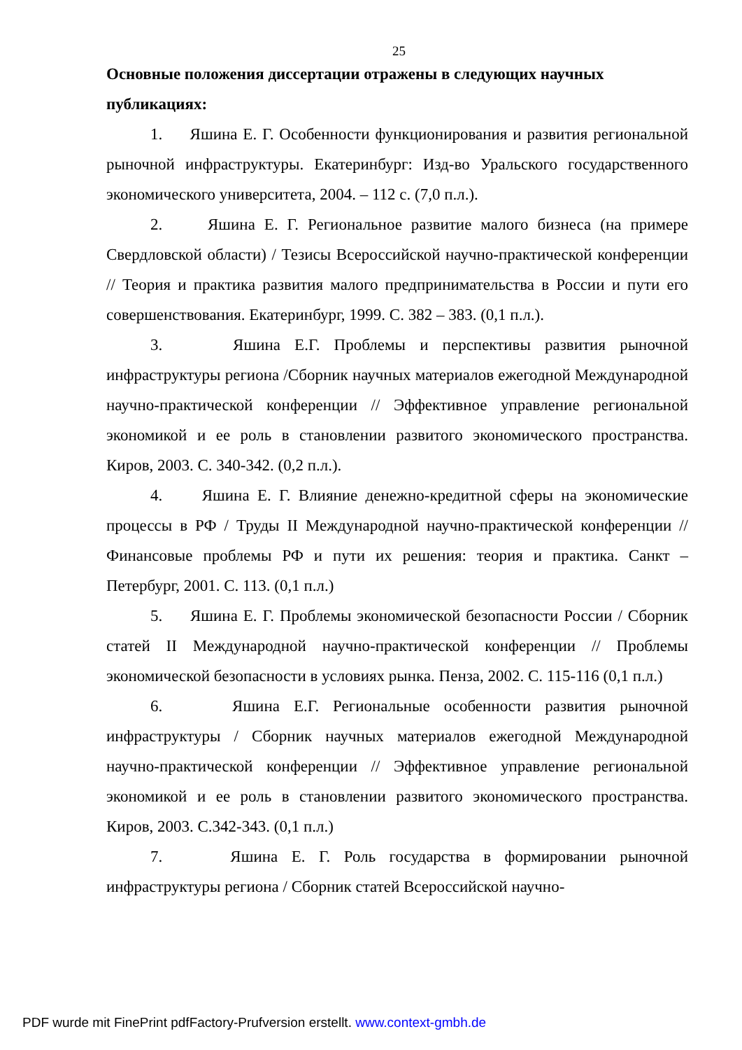25
Основные положения диссертации отражены в следующих научных публикациях:
1. Яшина Е. Г. Особенности функционирования и развития региональной рыночной инфраструктуры. Екатеринбург: Изд-во Уральского государственного экономического университета, 2004. – 112 с. (7,0 п.л.).
2. Яшина Е. Г. Региональное развитие малого бизнеса (на примере Свердловской области) / Тезисы Всероссийской научно-практической конференции // Теория и практика развития малого предпринимательства в России и пути его совершенствования. Екатеринбург, 1999. С. 382 – 383. (0,1 п.л.).
3. Яшина Е.Г. Проблемы и перспективы развития рыночной инфраструктуры региона /Сборник научных материалов ежегодной Международной научно-практической конференции // Эффективное управление региональной экономикой и ее роль в становлении развитого экономического пространства. Киров, 2003. С. 340-342. (0,2 п.л.).
4. Яшина Е. Г. Влияние денежно-кредитной сферы на экономические процессы в РФ / Труды II Международной научно-практической конференции // Финансовые проблемы РФ и пути их решения: теория и практика. Санкт – Петербург, 2001. С. 113. (0,1 п.л.)
5. Яшина Е. Г. Проблемы экономической безопасности России / Сборник статей II Международной научно-практической конференции // Проблемы экономической безопасности в условиях рынка. Пенза, 2002. С. 115-116 (0,1 п.л.)
6. Яшина Е.Г. Региональные особенности развития рыночной инфраструктуры / Сборник научных материалов ежегодной Международной научно-практической конференции // Эффективное управление региональной экономикой и ее роль в становлении развитого экономического пространства. Киров, 2003. С.342-343. (0,1 п.л.)
7. Яшина Е. Г. Роль государства в формировании рыночной инфраструктуры региона / Сборник статей Всероссийской научно-
PDF wurde mit FinePrint pdfFactory-Prufversion erstellt. www.context-gmbh.de